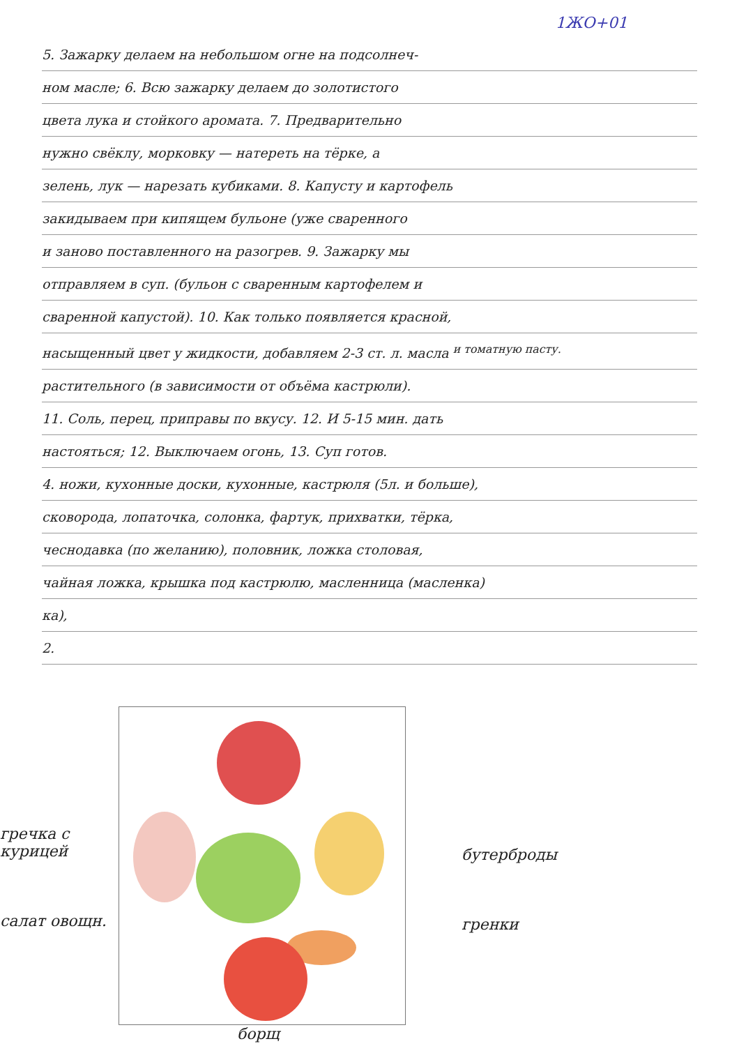1ЖО+01
5. Зажарку делаем на небольшом огне на подсолнеч-
ном масле; 6. Всю зажарку делаем до золотистого
цвета лука и стойкого аромата. 7. Предварительно
нужно свёклу, морковку — натереть на тёрке, а
зелень, лук — нарезать кубиками. 8. Капусту и картофель
закидываем при кипящем бульоне (уже сваренного
и заново поставленного на разогрев. 9. Зажарку мы
отправляем в суп. (бульон с сваренным картофелем и
сваренной капустой). 10. Как только появляется красной,
насыщенный цвет у жидкости, добавляем 2-3 ст. л. масла <sup>и томатную пасту.</sup>
растительного (в зависимости от объёма кастрюли).
11. Соль, перец, приправы по вкусу. 12. И 5-15 мин. дать
настояться; 12. Выключаем огонь, 13. Суп готов.
4. ножи, кухонные доски, кухонные, кастрюля (5л. и больше),
сковорода, лопаточка, солонка, фартук, прихватки, тёрка,
чеснодавка (по желанию), половник, ложка столовая,
чайная ложка, крышка под кастрюлю, масленница (масленка)
ка),
2.
гречка с курицей
салат овощн.
бутерброды
гренки
борщ